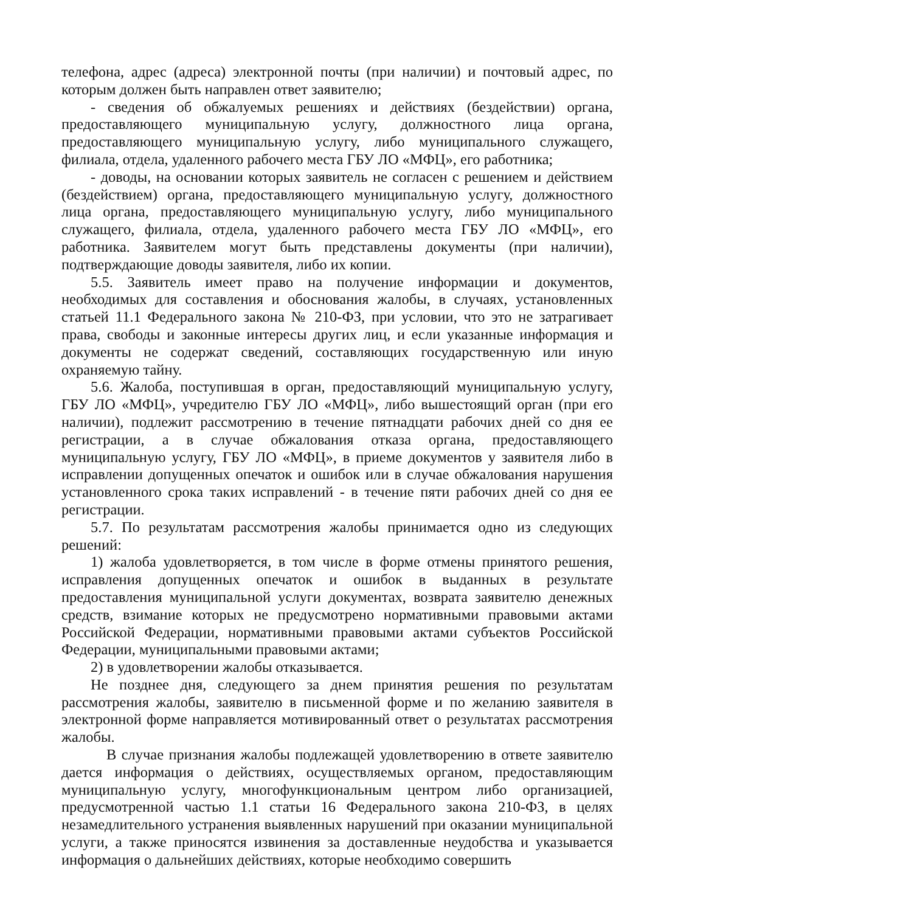телефона, адрес (адреса) электронной почты (при наличии) и почтовый адрес, по которым должен быть направлен ответ заявителю;
- сведения об обжалуемых решениях и действиях (бездействии) органа, предоставляющего муниципальную услугу, должностного лица органа, предоставляющего муниципальную услугу, либо муниципального служащего, филиала, отдела, удаленного рабочего места ГБУ ЛО «МФЦ», его работника;
- доводы, на основании которых заявитель не согласен с решением и действием (бездействием) органа, предоставляющего муниципальную услугу, должностного лица органа, предоставляющего муниципальную услугу, либо муниципального служащего, филиала, отдела, удаленного рабочего места ГБУ ЛО «МФЦ», его работника. Заявителем могут быть представлены документы (при наличии), подтверждающие доводы заявителя, либо их копии.
5.5. Заявитель имеет право на получение информации и документов, необходимых для составления и обоснования жалобы, в случаях, установленных статьей 11.1 Федерального закона № 210-ФЗ, при условии, что это не затрагивает права, свободы и законные интересы других лиц, и если указанные информация и документы не содержат сведений, составляющих государственную или иную охраняемую тайну.
5.6. Жалоба, поступившая в орган, предоставляющий муниципальную услугу, ГБУ ЛО «МФЦ», учредителю ГБУ ЛО «МФЦ», либо вышестоящий орган (при его наличии), подлежит рассмотрению в течение пятнадцати рабочих дней со дня ее регистрации, а в случае обжалования отказа органа, предоставляющего муниципальную услугу, ГБУ ЛО «МФЦ», в приеме документов у заявителя либо в исправлении допущенных опечаток и ошибок или в случае обжалования нарушения установленного срока таких исправлений - в течение пяти рабочих дней со дня ее регистрации.
5.7. По результатам рассмотрения жалобы принимается одно из следующих решений:
1) жалоба удовлетворяется, в том числе в форме отмены принятого решения, исправления допущенных опечаток и ошибок в выданных в результате предоставления муниципальной услуги документах, возврата заявителю денежных средств, взимание которых не предусмотрено нормативными правовыми актами Российской Федерации, нормативными правовыми актами субъектов Российской Федерации, муниципальными правовыми актами;
2) в удовлетворении жалобы отказывается.
Не позднее дня, следующего за днем принятия решения по результатам рассмотрения жалобы, заявителю в письменной форме и по желанию заявителя в электронной форме направляется мотивированный ответ о результатах рассмотрения жалобы.
В случае признания жалобы подлежащей удовлетворению в ответе заявителю дается информация о действиях, осуществляемых органом, предоставляющим муниципальную услугу, многофункциональным центром либо организацией, предусмотренной частью 1.1 статьи 16 Федерального закона 210-ФЗ, в целях незамедлительного устранения выявленных нарушений при оказании муниципальной услуги, а также приносятся извинения за доставленные неудобства и указывается информация о дальнейших действиях, которые необходимо совершить